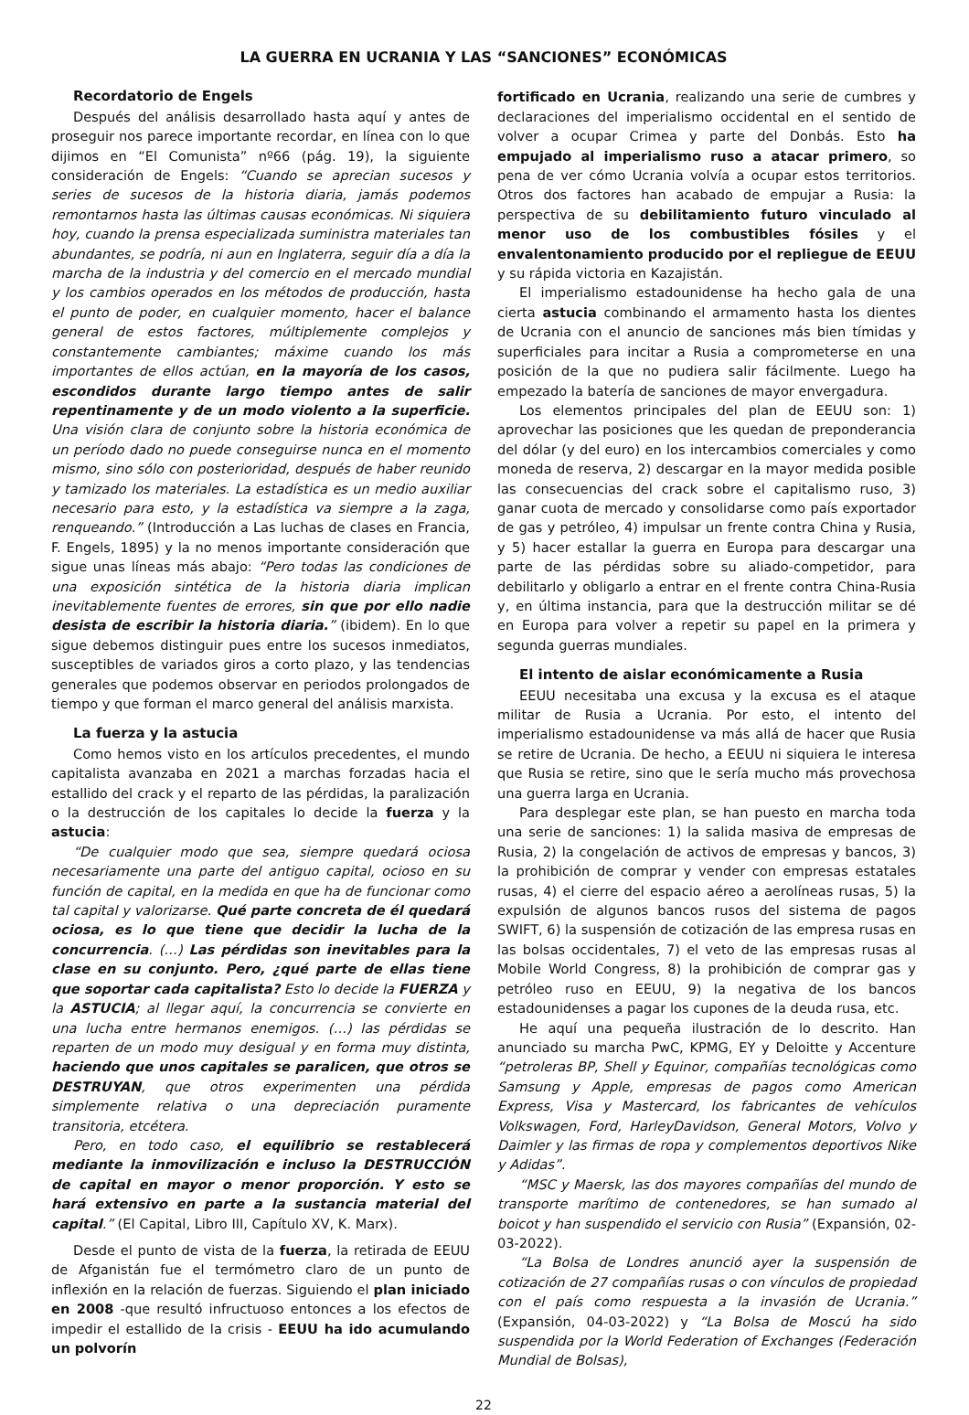LA GUERRA EN UCRANIA Y LAS “SANCIONES” ECONÓMICAS
Recordatorio de Engels
Después del análisis desarrollado hasta aquí y antes de proseguir nos parece importante recordar, en línea con lo que dijimos en “El Comunista” nº66 (pág. 19), la siguiente consideración de Engels: “Cuando se aprecian sucesos y series de sucesos de la historia diaria, jamás podemos remontarnos hasta las últimas causas económicas. Ni siquiera hoy, cuando la prensa especializada suministra materiales tan abundantes, se podría, ni aun en Inglaterra, seguir día a día la marcha de la industria y del comercio en el mercado mundial y los cambios operados en los métodos de producción, hasta el punto de poder, en cualquier momento, hacer el balance general de estos factores, múltiplemente complejos y constantemente cambiantes; máxime cuando los más importantes de ellos actúan, en la mayoría de los casos, escondidos durante largo tiempo antes de salir repentinamente y de un modo violento a la superficie. Una visión clara de conjunto sobre la historia económica de un período dado no puede conseguirse nunca en el momento mismo, sino sólo con posterioridad, después de haber reunido y tamizado los materiales. La estadística es un medio auxiliar necesario para esto, y la estadística va siempre a la zaga, renqueando.” (Introducción a Las luchas de clases en Francia, F. Engels, 1895) y la no menos importante consideración que sigue unas líneas más abajo: “Pero todas las condiciones de una exposición sintética de la historia diaria implican inevitablemente fuentes de errores, sin que por ello nadie desista de escribir la historia diaria.” (ibidem). En lo que sigue debemos distinguir pues entre los sucesos inmediatos, susceptibles de variados giros a corto plazo, y las tendencias generales que podemos observar en periodos prolongados de tiempo y que forman el marco general del análisis marxista.
La fuerza y la astucia
Como hemos visto en los artículos precedentes, el mundo capitalista avanzaba en 2021 a marchas forzadas hacia el estallido del crack y el reparto de las pérdidas, la paralización o la destrucción de los capitales lo decide la fuerza y la astucia:
“De cualquier modo que sea, siempre quedará ociosa necesariamente una parte del antiguo capital, ocioso en su función de capital, en la medida en que ha de funcionar como tal capital y valorizarse. Qué parte concreta de él quedará ociosa, es lo que tiene que decidir la lucha de la concurrencia. (…) Las pérdidas son inevitables para la clase en su conjunto. Pero, ¿qué parte de ellas tiene que soportar cada capitalista? Esto lo decide la FUERZA y la ASTUCIA; al llegar aquí, la concurrencia se convierte en una lucha entre hermanos enemigos. (…) las pérdidas se reparten de un modo muy desigual y en forma muy distinta, haciendo que unos capitales se paralicen, que otros se DESTRUYAN, que otros experimenten una pérdida simplemente relativa o una depreciación puramente transitoria, etcétera.
Pero, en todo caso, el equilibrio se restablecerá mediante la inmovilización e incluso la DESTRUCCIÓN de capital en mayor o menor proporción. Y esto se hará extensivo en parte a la sustancia material del capital.” (El Capital, Libro III, Capítulo XV, K. Marx).
Desde el punto de vista de la fuerza, la retirada de EEUU de Afganistán fue el termómetro claro de un punto de inflexión en la relación de fuerzas. Siguiendo el plan iniciado en 2008 -que resultó infructuoso entonces a los efectos de impedir el estallido de la crisis - EEUU ha ido acumulando un polvorín
fortificado en Ucrania, realizando una serie de cumbres y declaraciones del imperialismo occidental en el sentido de volver a ocupar Crimea y parte del Donbás. Esto ha empujado al imperialismo ruso a atacar primero, so pena de ver cómo Ucrania volvía a ocupar estos territorios. Otros dos factores han acabado de empujar a Rusia: la perspectiva de su debilitamiento futuro vinculado al menor uso de los combustibles fósiles y el envalentonamiento producido por el repliegue de EEUU y su rápida victoria en Kazajistán.
El imperialismo estadounidense ha hecho gala de una cierta astucia combinando el armamento hasta los dientes de Ucrania con el anuncio de sanciones más bien tímidas y superficiales para incitar a Rusia a comprometerse en una posición de la que no pudiera salir fácilmente. Luego ha empezado la batería de sanciones de mayor envergadura.
Los elementos principales del plan de EEUU son: 1) aprovechar las posiciones que les quedan de preponderancia del dólar (y del euro) en los intercambios comerciales y como moneda de reserva, 2) descargar en la mayor medida posible las consecuencias del crack sobre el capitalismo ruso, 3) ganar cuota de mercado y consolidarse como país exportador de gas y petróleo, 4) impulsar un frente contra China y Rusia, y 5) hacer estallar la guerra en Europa para descargar una parte de las pérdidas sobre su aliado-competidor, para debilitarlo y obligarlo a entrar en el frente contra China-Rusia y, en última instancia, para que la destrucción militar se dé en Europa para volver a repetir su papel en la primera y segunda guerras mundiales.
El intento de aislar económicamente a Rusia
EEUU necesitaba una excusa y la excusa es el ataque militar de Rusia a Ucrania. Por esto, el intento del imperialismo estadounidense va más allá de hacer que Rusia se retire de Ucrania. De hecho, a EEUU ni siquiera le interesa que Rusia se retire, sino que le sería mucho más provechosa una guerra larga en Ucrania.
Para desplegar este plan, se han puesto en marcha toda una serie de sanciones: 1) la salida masiva de empresas de Rusia, 2) la congelación de activos de empresas y bancos, 3) la prohibición de comprar y vender con empresas estatales rusas, 4) el cierre del espacio aéreo a aerolíneas rusas, 5) la expulsión de algunos bancos rusos del sistema de pagos SWIFT, 6) la suspensión de cotización de las empresa rusas en las bolsas occidentales, 7) el veto de las empresas rusas al Mobile World Congress, 8) la prohibición de comprar gas y petróleo ruso en EEUU, 9) la negativa de los bancos estadounidenses a pagar los cupones de la deuda rusa, etc.
He aquí una pequeña ilustración de lo descrito. Han anunciado su marcha PwC, KPMG, EY y Deloitte y Accenture “petroleras BP, Shell y Equinor, compañías tecnológicas como Samsung y Apple, empresas de pagos como American Express, Visa y Mastercard, los fabricantes de vehículos Volkswagen, Ford, HarleyDavidson, General Motors, Volvo y Daimler y las firmas de ropa y complementos deportivos Nike y Adidas”.
“MSC y Maersk, las dos mayores compañías del mundo de transporte marítimo de contenedores, se han sumado al boicot y han suspendido el servicio con Rusia” (Expansión, 02-03-2022).
“La Bolsa de Londres anunció ayer la suspensión de cotización de 27 compañías rusas o con vínculos de propiedad con el país como respuesta a la invasión de Ucrania.” (Expansión, 04-03-2022) y “La Bolsa de Moscú ha sido suspendida por la World Federation of Exchanges (Federación Mundial de Bolsas),
22